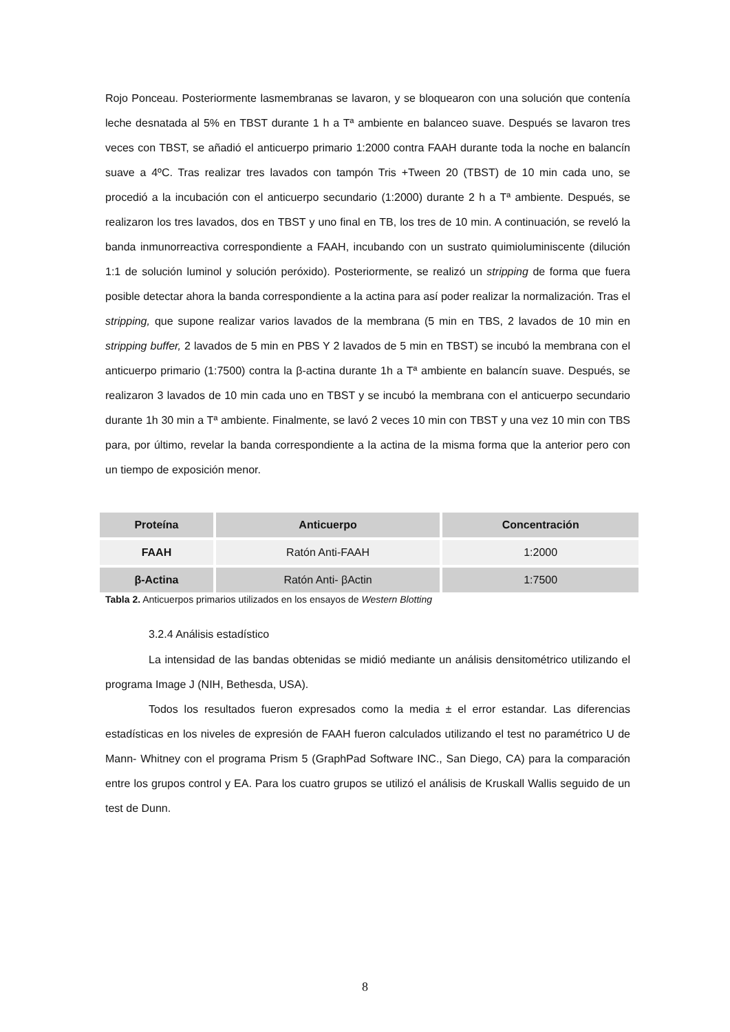Rojo Ponceau. Posteriormente lasmembranas se lavaron, y se bloquearon con una solución que contenía leche desnatada al 5% en TBST durante 1 h a Tª ambiente en balanceo suave. Después se lavaron tres veces con TBST, se añadió el anticuerpo primario 1:2000 contra FAAH durante toda la noche en balancín suave a 4ºC. Tras realizar tres lavados con tampón Tris +Tween 20 (TBST) de 10 min cada uno, se procedió a la incubación con el anticuerpo secundario (1:2000) durante 2 h a Tª ambiente. Después, se realizaron los tres lavados, dos en TBST y uno final en TB, los tres de 10 min. A continuación, se reveló la banda inmunorreactiva correspondiente a FAAH, incubando con un sustrato quimioluminiscente (dilución 1:1 de solución luminol y solución peróxido). Posteriormente, se realizó un stripping de forma que fuera posible detectar ahora la banda correspondiente a la actina para así poder realizar la normalización. Tras el stripping, que supone realizar varios lavados de la membrana (5 min en TBS, 2 lavados de 10 min en stripping buffer, 2 lavados de 5 min en PBS Y 2 lavados de 5 min en TBST) se incubó la membrana con el anticuerpo primario (1:7500) contra la β-actina durante 1h a Tª ambiente en balancín suave. Después, se realizaron 3 lavados de 10 min cada uno en TBST y se incubó la membrana con el anticuerpo secundario durante 1h 30 min a Tª ambiente. Finalmente, se lavó 2 veces 10 min con TBST y una vez 10 min con TBS para, por último, revelar la banda correspondiente a la actina de la misma forma que la anterior pero con un tiempo de exposición menor.
| Proteína | Anticuerpo | Concentración |
| --- | --- | --- |
| FAAH | Ratón Anti-FAAH | 1:2000 |
| β-Actina | Ratón Anti- βActin | 1:7500 |
Tabla 2. Anticuerpos primarios utilizados en los ensayos de Western Blotting
3.2.4 Análisis estadístico
La intensidad de las bandas obtenidas se midió mediante un análisis densitométrico utilizando el programa Image J (NIH, Bethesda, USA).
Todos los resultados fueron expresados como la media ± el error estandar. Las diferencias estadísticas en los niveles de expresión de FAAH fueron calculados utilizando el test no paramétrico U de Mann- Whitney con el programa Prism 5 (GraphPad Software INC., San Diego, CA) para la comparación entre los grupos control y EA. Para los cuatro grupos se utilizó el análisis de Kruskall Wallis seguido de un test de Dunn.
8